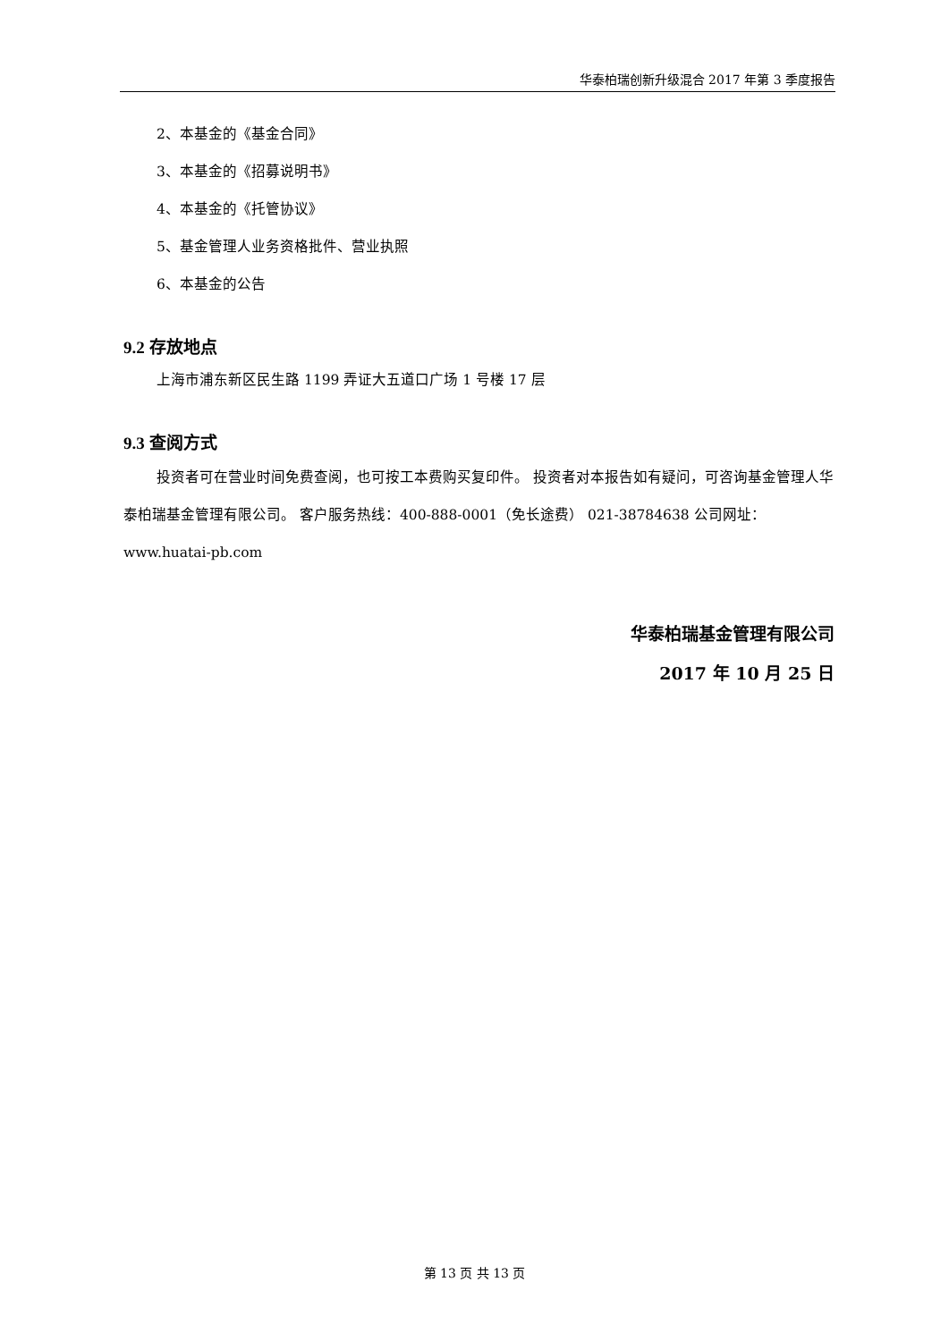华泰柏瑞创新升级混合 2017 年第 3 季度报告
2、本基金的《基金合同》
3、本基金的《招募说明书》
4、本基金的《托管协议》
5、基金管理人业务资格批件、营业执照
6、本基金的公告
9.2 存放地点
上海市浦东新区民生路 1199 弄证大五道口广场 1 号楼 17 层
9.3 查阅方式
投资者可在营业时间免费查阅，也可按工本费购买复印件。 投资者对本报告如有疑问，可咨询基金管理人华泰柏瑞基金管理有限公司。 客户服务热线：400-888-0001（免长途费） 021-38784638 公司网址：www.huatai-pb.com
华泰柏瑞基金管理有限公司
2017 年 10 月 25 日
第 13 页 共 13 页